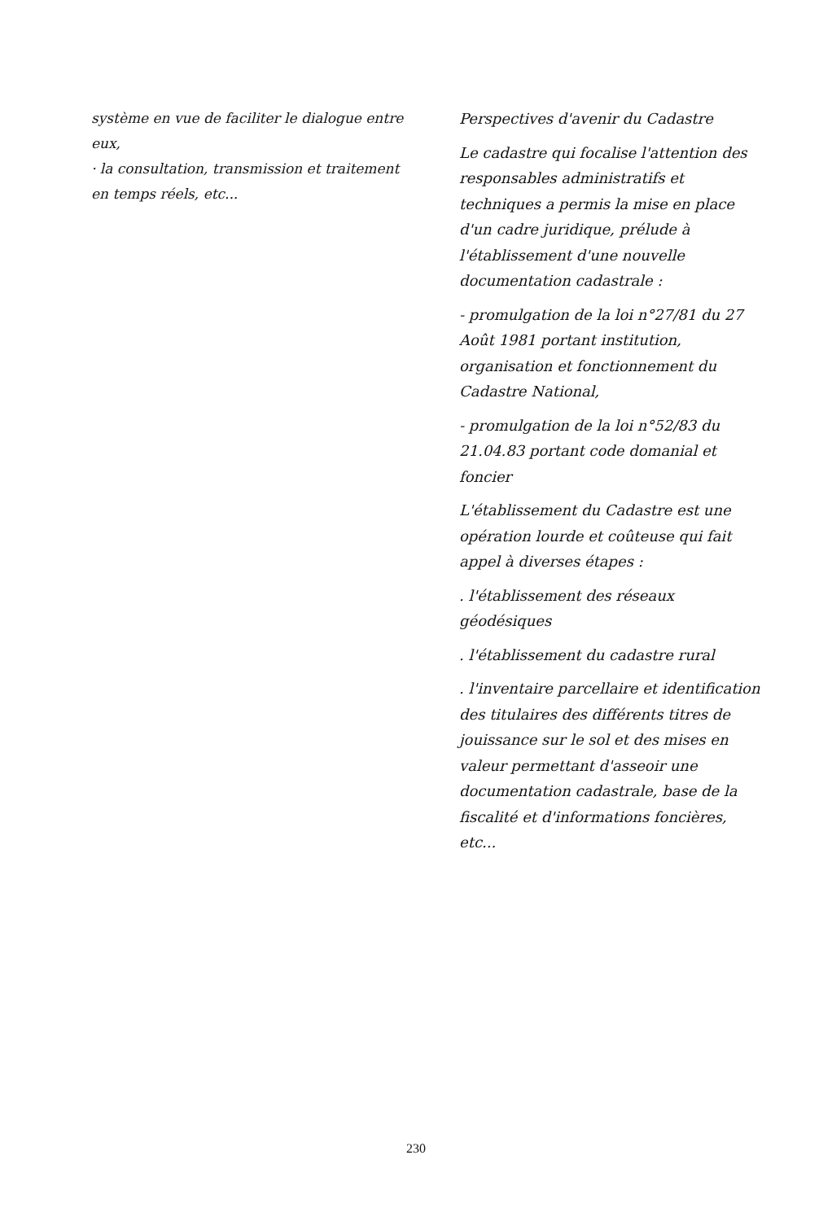système en vue de faciliter le dialogue entre eux,
· la consultation, transmission et traitement en temps réels, etc...
Perspectives d'avenir du Cadastre
Le cadastre qui focalise l'attention des responsables administratifs et techniques a permis la mise en place d'un cadre juridique, prélude à l'établissement d'une nouvelle documentation cadastrale :
- promulgation de la loi n°27/81 du 27 Août 1981 portant institution, organisation et fonctionnement du Cadastre National,
- promulgation de la loi n°52/83 du 21.04.83 portant code domanial et foncier
L'établissement du Cadastre est une opération lourde et coûteuse qui fait appel à diverses étapes :
. l'établissement des réseaux géodésiques
. l'établissement du cadastre rural
. l'inventaire parcellaire et identification des titulaires des différents titres de jouissance sur le sol et des mises en valeur permettant d'asseoir une documentation cadastrale, base de la fiscalité et d'informations foncières, etc...
230